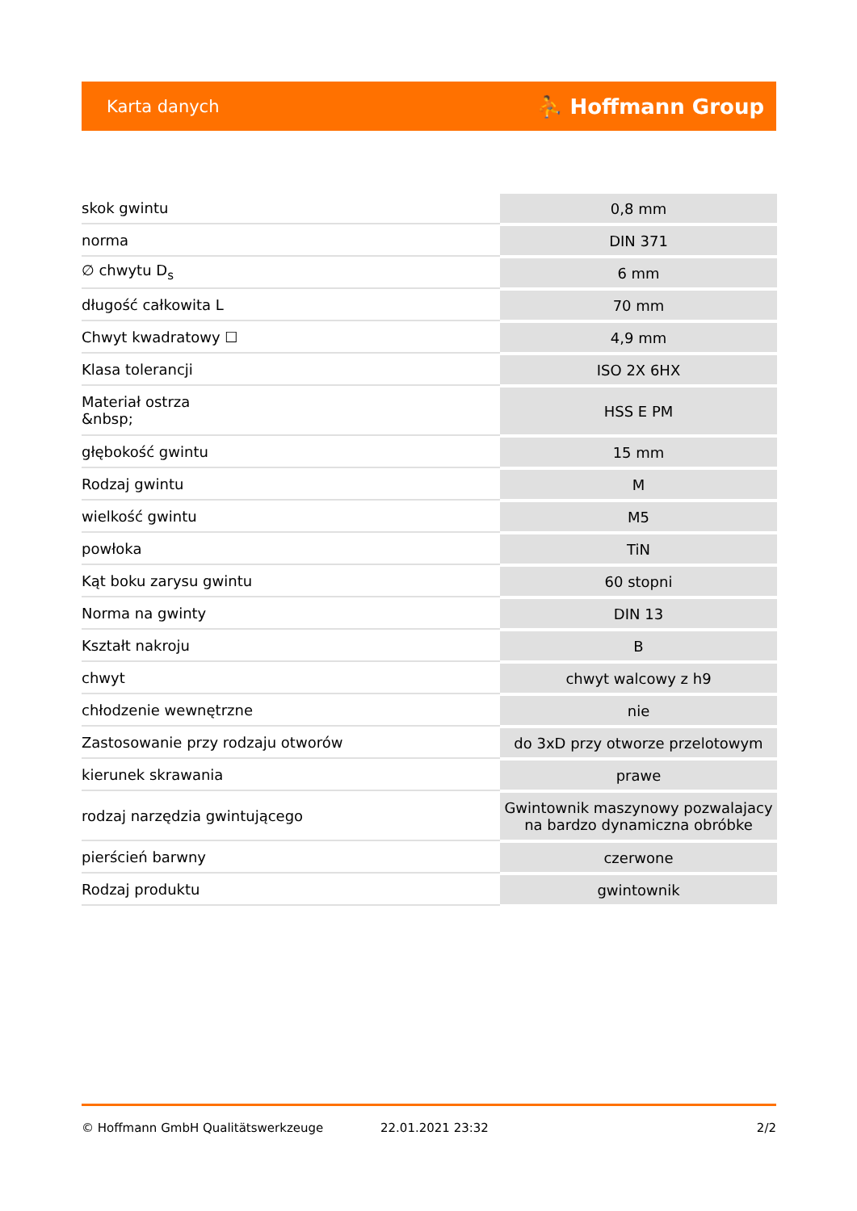Karta danych ⛹ Hoffmann Group
| skok gwintu | 0,8 mm |
| norma | DIN 371 |
| ∅ chwytu D<sub>s</sub> | 6 mm |
| długość całkowita L | 70 mm |
| Chwyt kwadratowy ☐ | 4,9 mm |
| Klasa tolerancji | ISO 2X 6HX |
| Materiał ostrza &nbsp; | HSS E PM |
| głębokość gwintu | 15 mm |
| Rodzaj gwintu | M |
| wielkość gwintu | M5 |
| powłoka | TiN |
| Kąt boku zarysu gwintu | 60 stopni |
| Norma na gwinty | DIN 13 |
| Kształt nakroju | B |
| chwyt | chwyt walcowy z h9 |
| chłodzenie wewnętrzne | nie |
| Zastosowanie przy rodzaju otworów | do 3xD przy otworze przelotowym |
| kierunek skrawania | prawe |
| rodzaj narzędzia gwintującego | Gwintownik maszynowy pozwalajacy na bardzo dynamiczna obróbke |
| pierścień barwny | czerwone |
| Rodzaj produktu | gwintownik |
© Hoffmann GmbH Qualitätswerkzeuge 22.01.2021 23:32 2/2